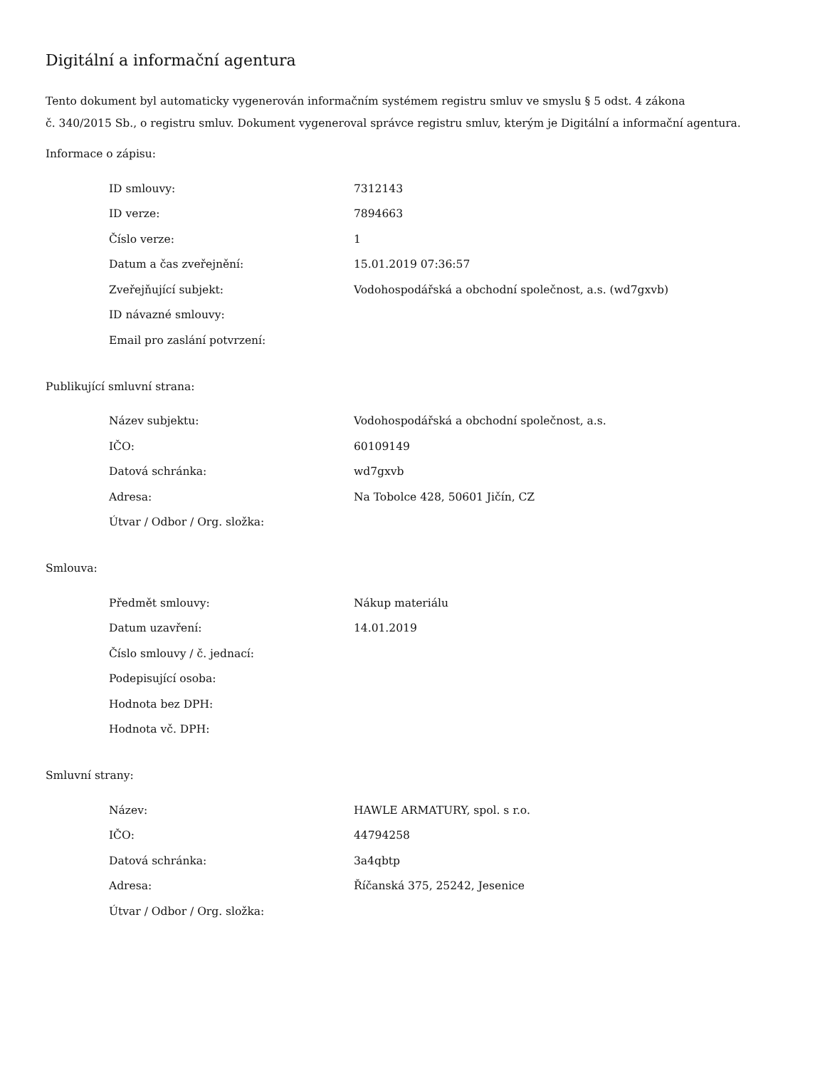Digitální a informační agentura
Tento dokument byl automaticky vygenerován informačním systémem registru smluv ve smyslu § 5 odst. 4 zákona
č. 340/2015 Sb., o registru smluv. Dokument vygeneroval správce registru smluv, kterým je Digitální a informační agentura.
Informace o zápisu:
| ID smlouvy: | 7312143 |
| ID verze: | 7894663 |
| Číslo verze: | 1 |
| Datum a čas zveřejnění: | 15.01.2019 07:36:57 |
| Zveřejňující subjekt: | Vodohospodářská a obchodní společnost, a.s. (wd7gxvb) |
| ID návazné smlouvy: | |
| Email pro zaslání potvrzení: | |
Publikující smluvní strana:
| Název subjektu: | Vodohospodářská a obchodní společnost, a.s. |
| IČO: | 60109149 |
| Datová schránka: | wd7gxvb |
| Adresa: | Na Tobolce 428, 50601 Jičín, CZ |
| Útvar / Odbor / Org. složka: | |
Smlouva:
| Předmět smlouvy: | Nákup materiálu |
| Datum uzavření: | 14.01.2019 |
| Číslo smlouvy / č. jednací: | |
| Podepisující osoba: | |
| Hodnota bez DPH: | |
| Hodnota vč. DPH: | |
Smluvní strany:
| Název: | HAWLE ARMATURY, spol. s r.o. |
| IČO: | 44794258 |
| Datová schránka: | 3a4qbtp |
| Adresa: | Říčanská 375, 25242, Jesenice |
| Útvar / Odbor / Org. složka: | |